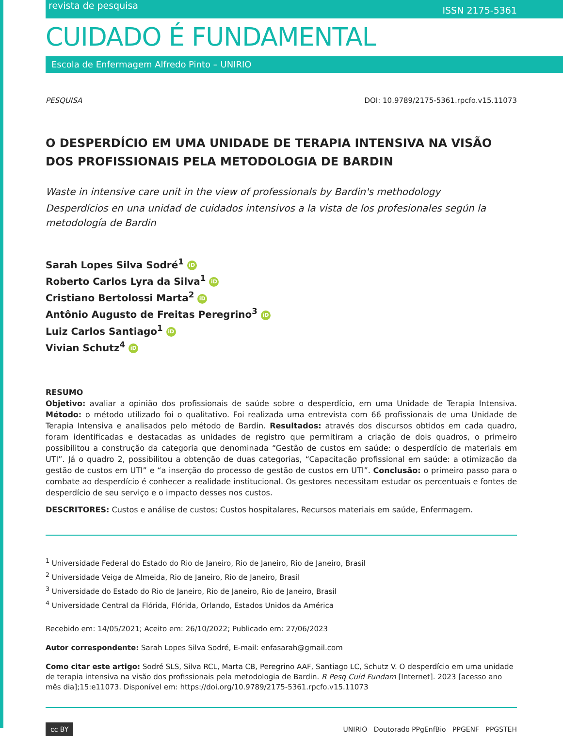revista de pesquisa ISSN 2175-5361
CUIDADO É FUNDAMENTAL
Escola de Enfermagem Alfredo Pinto – UNIRIO
PESQUISA DOI: 10.9789/2175-5361.rpcfo.v15.11073
O DESPERDÍCIO EM UMA UNIDADE DE TERAPIA INTENSIVA NA VISÃO DOS PROFISSIONAIS PELA METODOLOGIA DE BARDIN
Waste in intensive care unit in the view of professionals by Bardin's methodology
Desperdícios en una unidad de cuidados intensivos a la vista de los profesionales según la metodología de Bardin
Sarah Lopes Silva Sodré<sup>1</sup> iD
Roberto Carlos Lyra da Silva<sup>1</sup> iD
Cristiano Bertolossi Marta<sup>2</sup> iD
Antônio Augusto de Freitas Peregrino<sup>3</sup> iD
Luiz Carlos Santiago<sup>1</sup> iD
Vivian Schutz<sup>4</sup> iD
RESUMO
Objetivo: avaliar a opinião dos profissionais de saúde sobre o desperdício, em uma Unidade de Terapia Intensiva. Método: o método utilizado foi o qualitativo. Foi realizada uma entrevista com 66 profissionais de uma Unidade de Terapia Intensiva e analisados pelo método de Bardin. Resultados: através dos discursos obtidos em cada quadro, foram identificadas e destacadas as unidades de registro que permitiram a criação de dois quadros, o primeiro possibilitou a construção da categoria que denominada “Gestão de custos em saúde: o desperdício de materiais em UTI”. Já o quadro 2, possibilitou a obtenção de duas categorias, “Capacitação profissional em saúde: a otimização da gestão de custos em UTI” e “a inserção do processo de gestão de custos em UTI”. Conclusão: o primeiro passo para o combate ao desperdício é conhecer a realidade institucional. Os gestores necessitam estudar os percentuais e fontes de desperdício de seu serviço e o impacto desses nos custos.
DESCRITORES: Custos e análise de custos; Custos hospitalares, Recursos materiais em saúde, Enfermagem.
<sup>1</sup> Universidade Federal do Estado do Rio de Janeiro, Rio de Janeiro, Rio de Janeiro, Brasil
<sup>2</sup> Universidade Veiga de Almeida, Rio de Janeiro, Rio de Janeiro, Brasil
<sup>3</sup> Universidade do Estado do Rio de Janeiro, Rio de Janeiro, Rio de Janeiro, Brasil
<sup>4</sup> Universidade Central da Flórida, Flórida, Orlando, Estados Unidos da América
Recebido em: 14/05/2021; Aceito em: 26/10/2022; Publicado em: 27/06/2023
Autor correspondente: Sarah Lopes Silva Sodré, E-mail: enfasarah@gmail.com
Como citar este artigo: Sodré SLS, Silva RCL, Marta CB, Peregrino AAF, Santiago LC, Schutz V. O desperdício em uma unidade de terapia intensiva na visão dos profissionais pela metodologia de Bardin. R Pesq Cuid Fundam [Internet]. 2023 [acesso ano mês dia];15:e11073. Disponível em: https://doi.org/10.9789/2175-5361.rpcfo.v15.11073
cc BY UNIRIO Doutorado PPgEnfBio PPGENF PPGSTEH